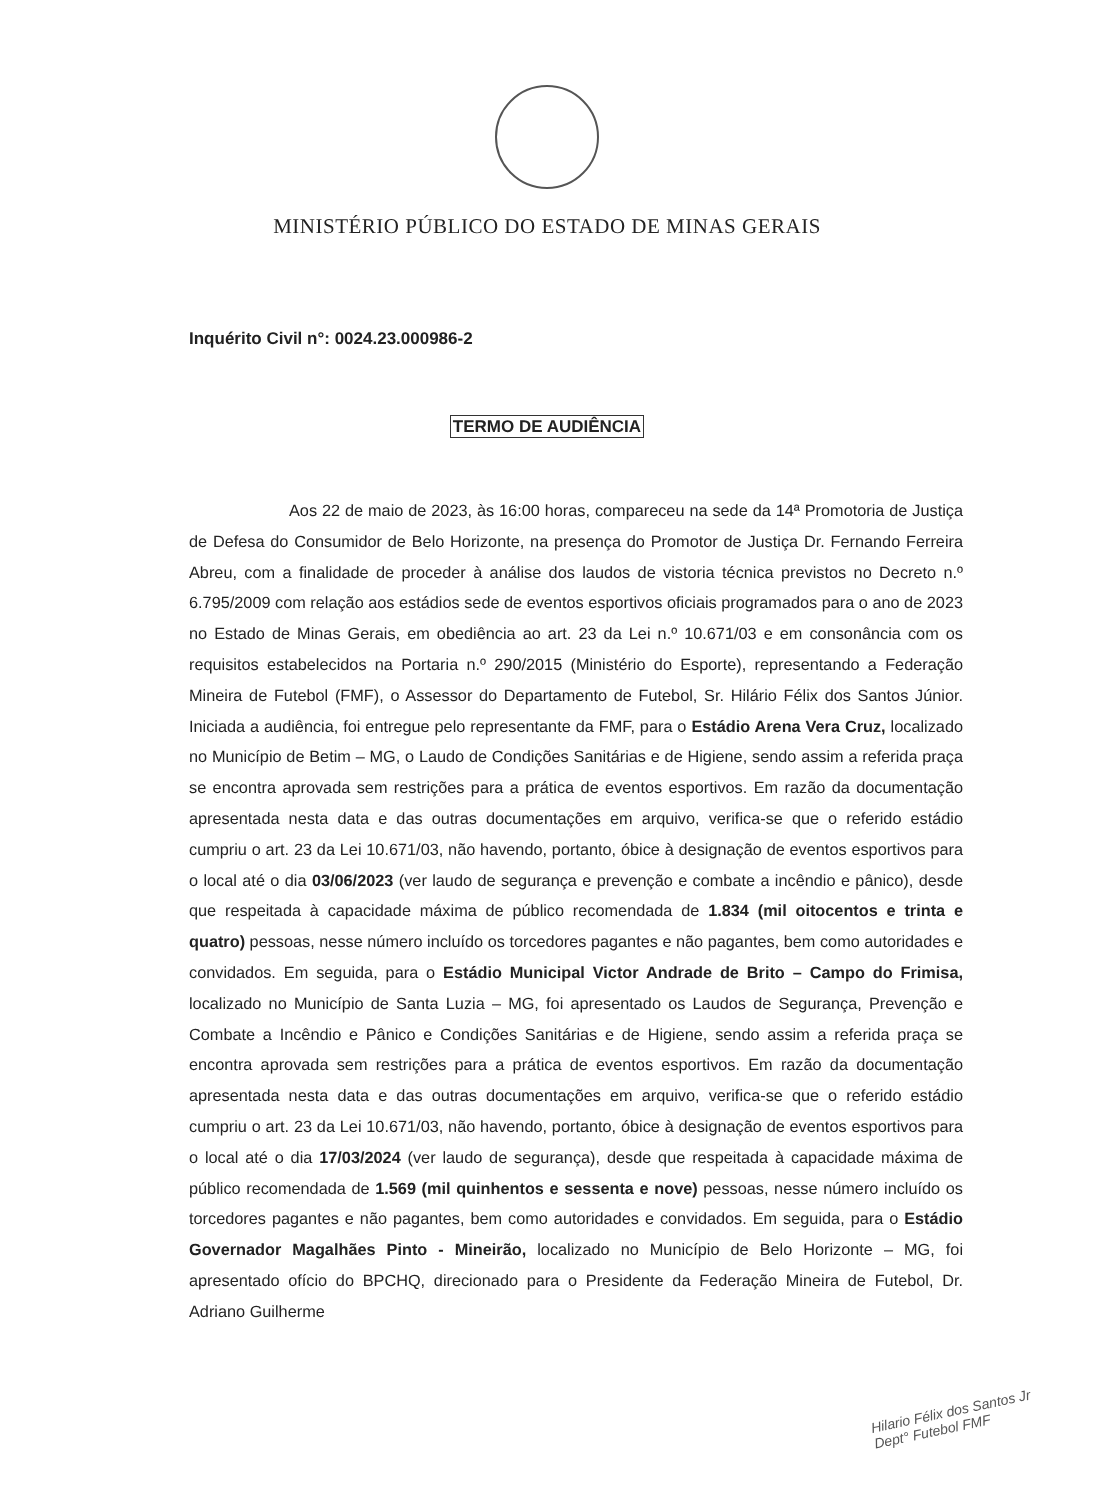MINISTÉRIO PÚBLICO DO ESTADO DE MINAS GERAIS
Inquérito Civil n°: 0024.23.000986-2
TERMO DE AUDIÊNCIA
Aos 22 de maio de 2023, às 16:00 horas, compareceu na sede da 14ª Promotoria de Justiça de Defesa do Consumidor de Belo Horizonte, na presença do Promotor de Justiça Dr. Fernando Ferreira Abreu, com a finalidade de proceder à análise dos laudos de vistoria técnica previstos no Decreto n.º 6.795/2009 com relação aos estádios sede de eventos esportivos oficiais programados para o ano de 2023 no Estado de Minas Gerais, em obediência ao art. 23 da Lei n.º 10.671/03 e em consonância com os requisitos estabelecidos na Portaria n.º 290/2015 (Ministério do Esporte), representando a Federação Mineira de Futebol (FMF), o Assessor do Departamento de Futebol, Sr. Hilário Félix dos Santos Júnior. Iniciada a audiência, foi entregue pelo representante da FMF, para o Estádio Arena Vera Cruz, localizado no Município de Betim – MG, o Laudo de Condições Sanitárias e de Higiene, sendo assim a referida praça se encontra aprovada sem restrições para a prática de eventos esportivos. Em razão da documentação apresentada nesta data e das outras documentações em arquivo, verifica-se que o referido estádio cumpriu o art. 23 da Lei 10.671/03, não havendo, portanto, óbice à designação de eventos esportivos para o local até o dia 03/06/2023 (ver laudo de segurança e prevenção e combate a incêndio e pânico), desde que respeitada à capacidade máxima de público recomendada de 1.834 (mil oitocentos e trinta e quatro) pessoas, nesse número incluído os torcedores pagantes e não pagantes, bem como autoridades e convidados. Em seguida, para o Estádio Municipal Victor Andrade de Brito – Campo do Frimisa, localizado no Município de Santa Luzia – MG, foi apresentado os Laudos de Segurança, Prevenção e Combate a Incêndio e Pânico e Condições Sanitárias e de Higiene, sendo assim a referida praça se encontra aprovada sem restrições para a prática de eventos esportivos. Em razão da documentação apresentada nesta data e das outras documentações em arquivo, verifica-se que o referido estádio cumpriu o art. 23 da Lei 10.671/03, não havendo, portanto, óbice à designação de eventos esportivos para o local até o dia 17/03/2024 (ver laudo de segurança), desde que respeitada à capacidade máxima de público recomendada de 1.569 (mil quinhentos e sessenta e nove) pessoas, nesse número incluído os torcedores pagantes e não pagantes, bem como autoridades e convidados. Em seguida, para o Estádio Governador Magalhães Pinto - Mineirão, localizado no Município de Belo Horizonte – MG, foi apresentado ofício do BPCHQ, direcionado para o Presidente da Federação Mineira de Futebol, Dr. Adriano Guilherme
Hilario Félix dos Santos Jr
Dept° Futebol FMF